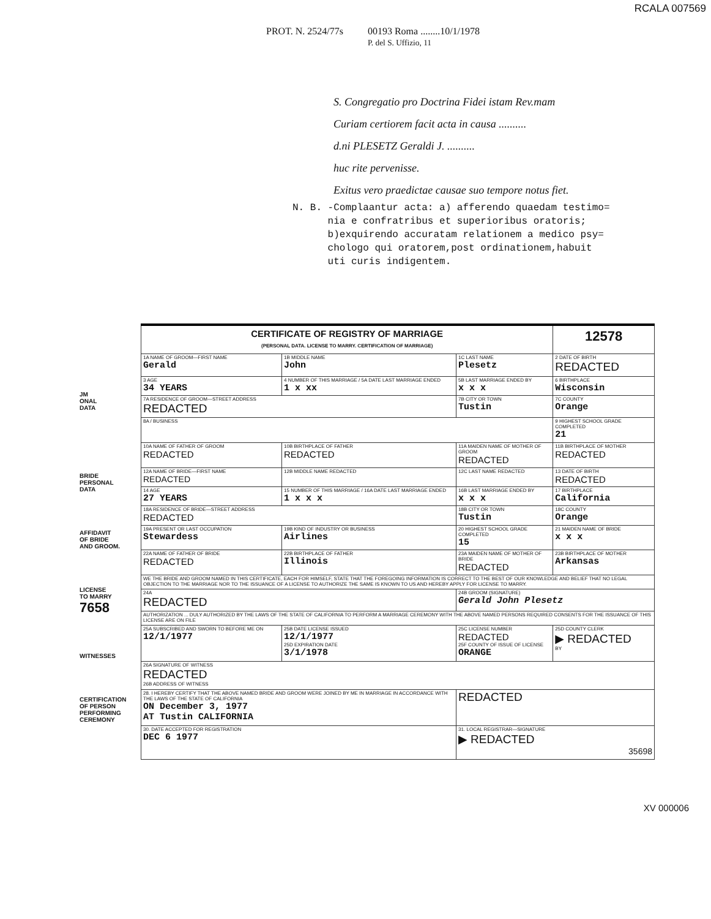RCALA 007569
PROT. N. 2524/77s 00193 Roma ........10/1/1978
P. del S. Uffizio, 11
S. Congregatio pro Doctrina Fidei istam Rev.mam
Curiam certiorem facit acta in causa ..........
d.ni PLESETZ Geraldi J. ..........
huc rite pervenisse.
Exitus vero praedictae causae suo tempore notus fiet.
N. B. -Complaantur acta: a) afferendo quaedam testimo=
nia e confratribus et superioribus oratoris;
b)exquirendo accuratam relationem a medico psy=
chologo qui oratorem,post ordinationem,habuit
uti curis indigentem.
JM
ONAL
DATA
BRIDE
PERSONAL
DATA
AFFIDAVIT
OF BRIDE
AND GROOM.
LICENSE
TO MARRY
7658
WITNESSES
CERTIFICATION
OF PERSON
PERFORMING
CEREMONY
| CERTIFICATE OF REGISTRY OF MARRIAGE (PERSONAL DATA. LICENSE TO MARRY. CERTIFICATION OF MARRIAGE) | | | 12578 |
| --- | --- | --- | --- |
| 1A NAME OF GROOM—FIRST NAME Gerald | 1B MIDDLE NAME John | 1C LAST NAME Plesetz | 2 DATE OF BIRTH REDACTED |
| 3 AGE 34 YEARS | 4 NUMBER OF THIS MARRIAGE / 5A DATE LAST MARRIAGE ENDED 1 x xx | 5B LAST MARRIAGE ENDED BY x x x | 6 BIRTHPLACE Wisconsin |
| 7A RESIDENCE OF GROOM—STREET ADDRESS REDACTED | | 7B CITY OR TOWN Tustin | 7C COUNTY Orange |
| 8A / BUSINESS | | | 9 HIGHEST SCHOOL GRADE COMPLETED 21 |
| 10A NAME OF FATHER OF GROOM REDACTED | 10B BIRTHPLACE OF FATHER REDACTED | 11A MAIDEN NAME OF MOTHER OF GROOM REDACTED | 11B BIRTHPLACE OF MOTHER REDACTED |
| 12A NAME OF BRIDE—FIRST NAME REDACTED | 12B MIDDLE NAME REDACTED | 12C LAST NAME REDACTED | 13 DATE OF BIRTH REDACTED |
| 14 AGE 27 YEARS | 15 NUMBER OF THIS MARRIAGE / 16A DATE LAST MARRIAGE ENDED 1 x x x | 16B LAST MARRIAGE ENDED BY x x x | 17 BIRTHPLACE California |
| 18A RESIDENCE OF BRIDE—STREET ADDRESS REDACTED | | 18B CITY OR TOWN Tustin | 18C COUNTY Orange |
| 19A PRESENT OR LAST OCCUPATION Stewardess | 19B KIND OF INDUSTRY OR BUSINESS Airlines | 20 HIGHEST SCHOOL GRADE COMPLETED 15 | 21 MAIDEN NAME OF BRIDE x x x |
| 22A NAME OF FATHER OF BRIDE REDACTED | 22B BIRTHPLACE OF FATHER Illinois | 23A MAIDEN NAME OF MOTHER OF BRIDE REDACTED | 23B BIRTHPLACE OF MOTHER Arkansas |
| WE THE BRIDE AND GROOM NAMED IN THIS CERTIFICATE, EACH FOR HIMSELF, STATE THAT THE FOREGOING INFORMATION IS CORRECT TO THE BEST OF OUR KNOWLEDGE AND BELIEF THAT NO LEGAL OBJECTION TO THE MARRIAGE NOR TO THE ISSUANCE OF A LICENSE TO AUTHORIZE THE SAME IS KNOWN TO US AND HEREBY APPLY FOR LICENSE TO MARRY. | | | |
| 24A REDACTED | | 24B GROOM (SIGNATURE) Gerald John Plesetz | |
| AUTHORIZATION ... DULY AUTHORIZED BY THE LAWS OF THE STATE OF CALIFORNIA TO PERFORM A MARRIAGE CEREMONY WITH THE ABOVE NAMED PERSONS REQUIRED CONSENTS FOR THE ISSUANCE OF THIS LICENSE ARE ON FILE | | | |
| 25A SUBSCRIBED AND SWORN TO BEFORE ME ON 12/1/1977 | 25B DATE LICENSE ISSUED 12/1/1977 25D EXPIRATION DATE 3/1/1978 | 25C LICENSE NUMBER REDACTED 25F COUNTY OF ISSUE OF LICENSE ORANGE | 25D COUNTY CLERK ▶ REDACTED BY |
| 26A SIGNATURE OF WITNESS REDACTED 26B ADDRESS OF WITNESS | | | |
| 28. I HEREBY CERTIFY THAT THE ABOVE NAMED BRIDE AND GROOM WERE JOINED BY ME IN MARRIAGE IN ACCORDANCE WITH THE LAWS OF THE STATE OF CALIFORNIA ON December 3, 1977 AT Tustin CALIFORNIA | | REDACTED | |
| 30. DATE ACCEPTED FOR REGISTRATION DEC 6 1977 | | 31. LOCAL REGISTRAR—SIGNATURE ▶ REDACTED 35698 | |
XV 000006